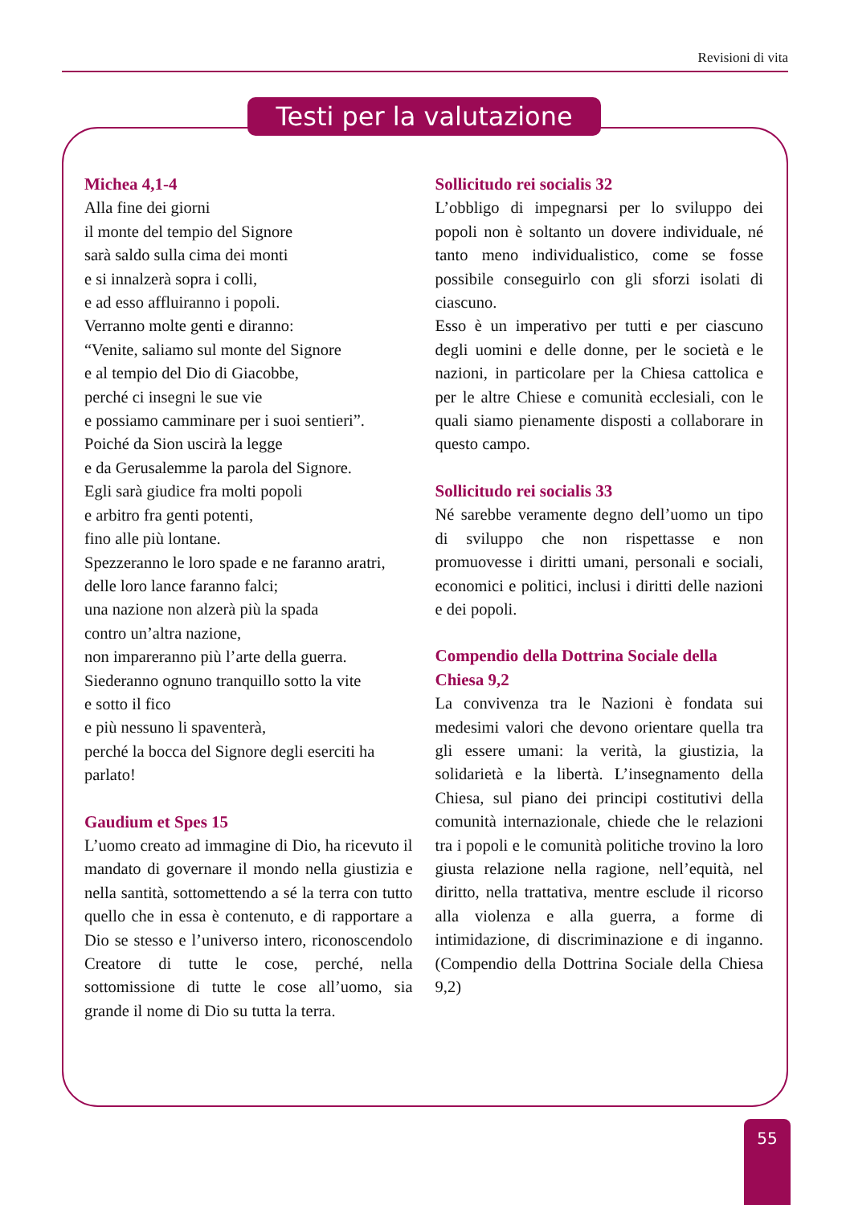Revisioni di vita
Testi per la valutazione
Michea 4,1-4
Alla fine dei giorni
il monte del tempio del Signore
sarà saldo sulla cima dei monti
e si innalzerà sopra i colli,
e ad esso affluiranno i popoli.
Verranno molte genti e diranno:
“Venite, saliamo sul monte del Signore
e al tempio del Dio di Giacobbe,
perché ci insegni le sue vie
e possiamo camminare per i suoi sentieri”.
Poiché da Sion uscirà la legge
e da Gerusalemme la parola del Signore.
Egli sarà giudice fra molti popoli
e arbitro fra genti potenti,
fino alle più lontane.
Spezzeranno le loro spade e ne faranno aratri,
delle loro lance faranno falci;
una nazione non alzerà più la spada
contro un’altra nazione,
non impareranno più l’arte della guerra.
Siederanno ognuno tranquillo sotto la vite
e sotto il fico
e più nessuno li spaventerà,
perché la bocca del Signore degli eserciti ha parlato!
Gaudium et Spes 15
L’uomo creato ad immagine di Dio, ha ricevuto il mandato di governare il mondo nella giustizia e nella santità, sottomettendo a sé la terra con tutto quello che in essa è contenuto, e di rapportare a Dio se stesso e l’universo intero, riconoscendolo Creatore di tutte le cose, perché, nella sottomissione di tutte le cose all’uomo, sia grande il nome di Dio su tutta la terra.
Sollicitudo rei socialis 32
L’obbligo di impegnarsi per lo sviluppo dei popoli non è soltanto un dovere individuale, né tanto meno individualistico, come se fosse possibile conseguirlo con gli sforzi isolati di ciascuno.
Esso è un imperativo per tutti e per ciascuno degli uomini e delle donne, per le società e le nazioni, in particolare per la Chiesa cattolica e per le altre Chiese e comunità ecclesiali, con le quali siamo pienamente disposti a collaborare in questo campo.
Sollicitudo rei socialis 33
Né sarebbe veramente degno dell’uomo un tipo di sviluppo che non rispettasse e non promuovesse i diritti umani, personali e sociali, economici e politici, inclusi i diritti delle nazioni e dei popoli.
Compendio della Dottrina Sociale della Chiesa 9,2
La convivenza tra le Nazioni è fondata sui medesimi valori che devono orientare quella tra gli essere umani: la verità, la giustizia, la solidarietà e la libertà. L’insegnamento della Chiesa, sul piano dei principi costitutivi della comunità internazionale, chiede che le relazioni tra i popoli e le comunità politiche trovino la loro giusta relazione nella ragione, nell’equità, nel diritto, nella trattativa, mentre esclude il ricorso alla violenza e alla guerra, a forme di intimidazione, di discriminazione e di inganno. (Compendio della Dottrina Sociale della Chiesa 9,2)
55